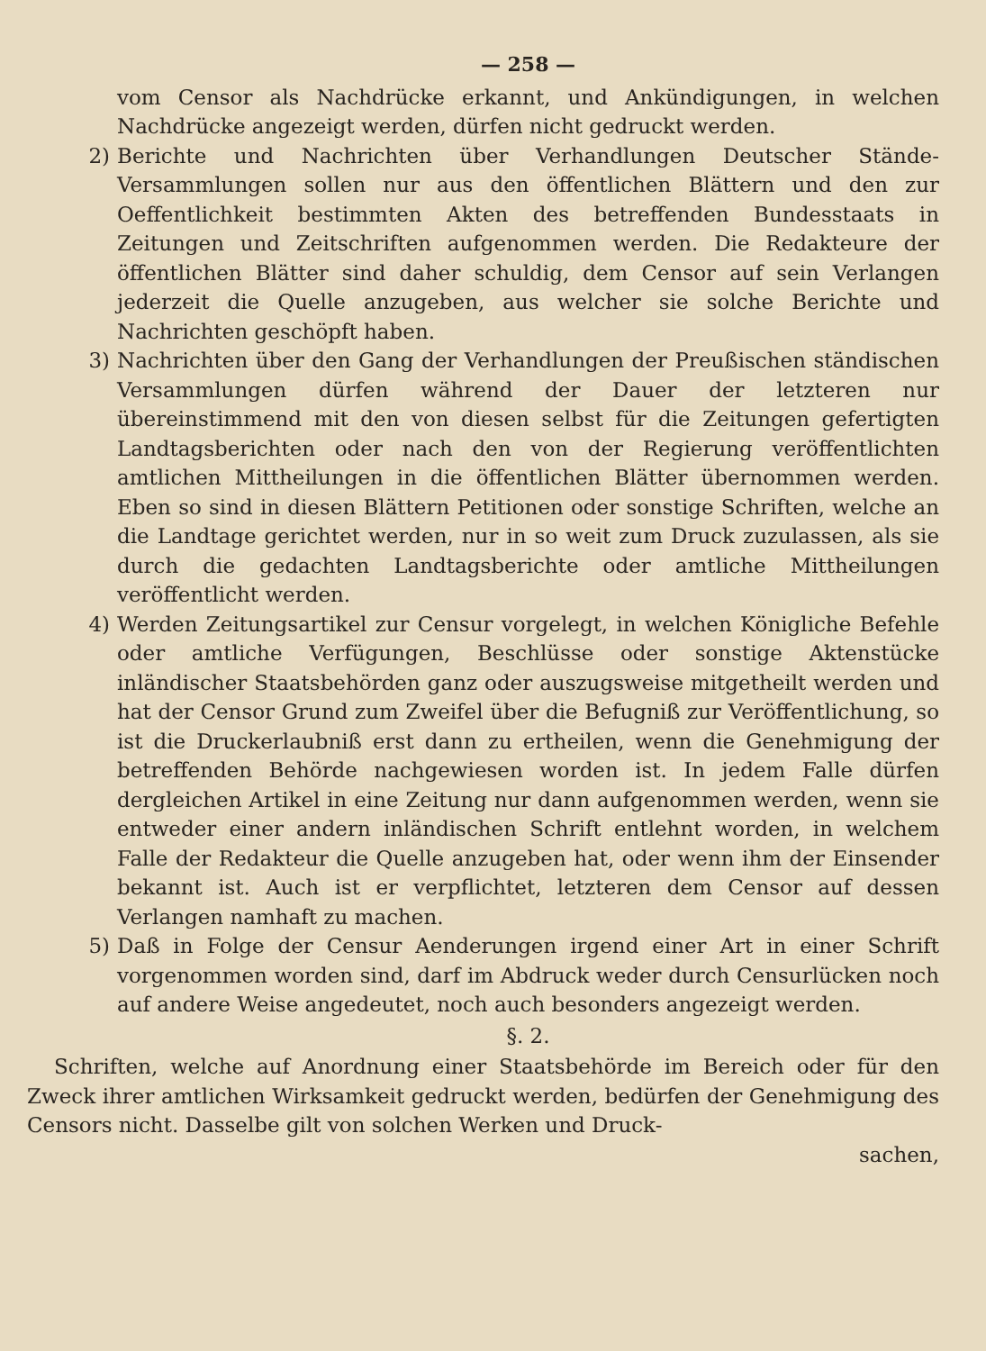— 258 —
vom Censor als Nachdrücke erkannt, und Ankündigungen, in welchen Nachdrücke angezeigt werden, dürfen nicht gedruckt werden.
2) Berichte und Nachrichten über Verhandlungen Deutscher Stände-Versammlungen sollen nur aus den öffentlichen Blättern und den zur Oeffentlichkeit bestimmten Akten des betreffenden Bundesstaats in Zeitungen und Zeitschriften aufgenommen werden. Die Redakteure der öffentlichen Blätter sind daher schuldig, dem Censor auf sein Verlangen jederzeit die Quelle anzugeben, aus welcher sie solche Berichte und Nachrichten geschöpft haben.
3) Nachrichten über den Gang der Verhandlungen der Preußischen ständischen Versammlungen dürfen während der Dauer der letzteren nur übereinstimmend mit den von diesen selbst für die Zeitungen gefertigten Landtagsberichten oder nach den von der Regierung veröffentlichten amtlichen Mittheilungen in die öffentlichen Blätter übernommen werden. Eben so sind in diesen Blättern Petitionen oder sonstige Schriften, welche an die Landtage gerichtet werden, nur in so weit zum Druck zuzulassen, als sie durch die gedachten Landtagsberichte oder amtliche Mittheilungen veröffentlicht werden.
4) Werden Zeitungsartikel zur Censur vorgelegt, in welchen Königliche Befehle oder amtliche Verfügungen, Beschlüsse oder sonstige Aktenstücke inländischer Staatsbehörden ganz oder auszugsweise mitgetheilt werden und hat der Censor Grund zum Zweifel über die Befugniß zur Veröffentlichung, so ist die Druckerlaubniß erst dann zu ertheilen, wenn die Genehmigung der betreffenden Behörde nachgewiesen worden ist. In jedem Falle dürfen dergleichen Artikel in eine Zeitung nur dann aufgenommen werden, wenn sie entweder einer andern inländischen Schrift entlehnt worden, in welchem Falle der Redakteur die Quelle anzugeben hat, oder wenn ihm der Einsender bekannt ist. Auch ist er verpflichtet, letzteren dem Censor auf dessen Verlangen namhaft zu machen.
5) Daß in Folge der Censur Aenderungen irgend einer Art in einer Schrift vorgenommen worden sind, darf im Abdruck weder durch Censurlücken noch auf andere Weise angedeutet, noch auch besonders angezeigt werden.
§. 2.
Schriften, welche auf Anordnung einer Staatsbehörde im Bereich oder für den Zweck ihrer amtlichen Wirksamkeit gedruckt werden, bedürfen der Genehmigung des Censors nicht. Dasselbe gilt von solchen Werken und Druck-
sachen,